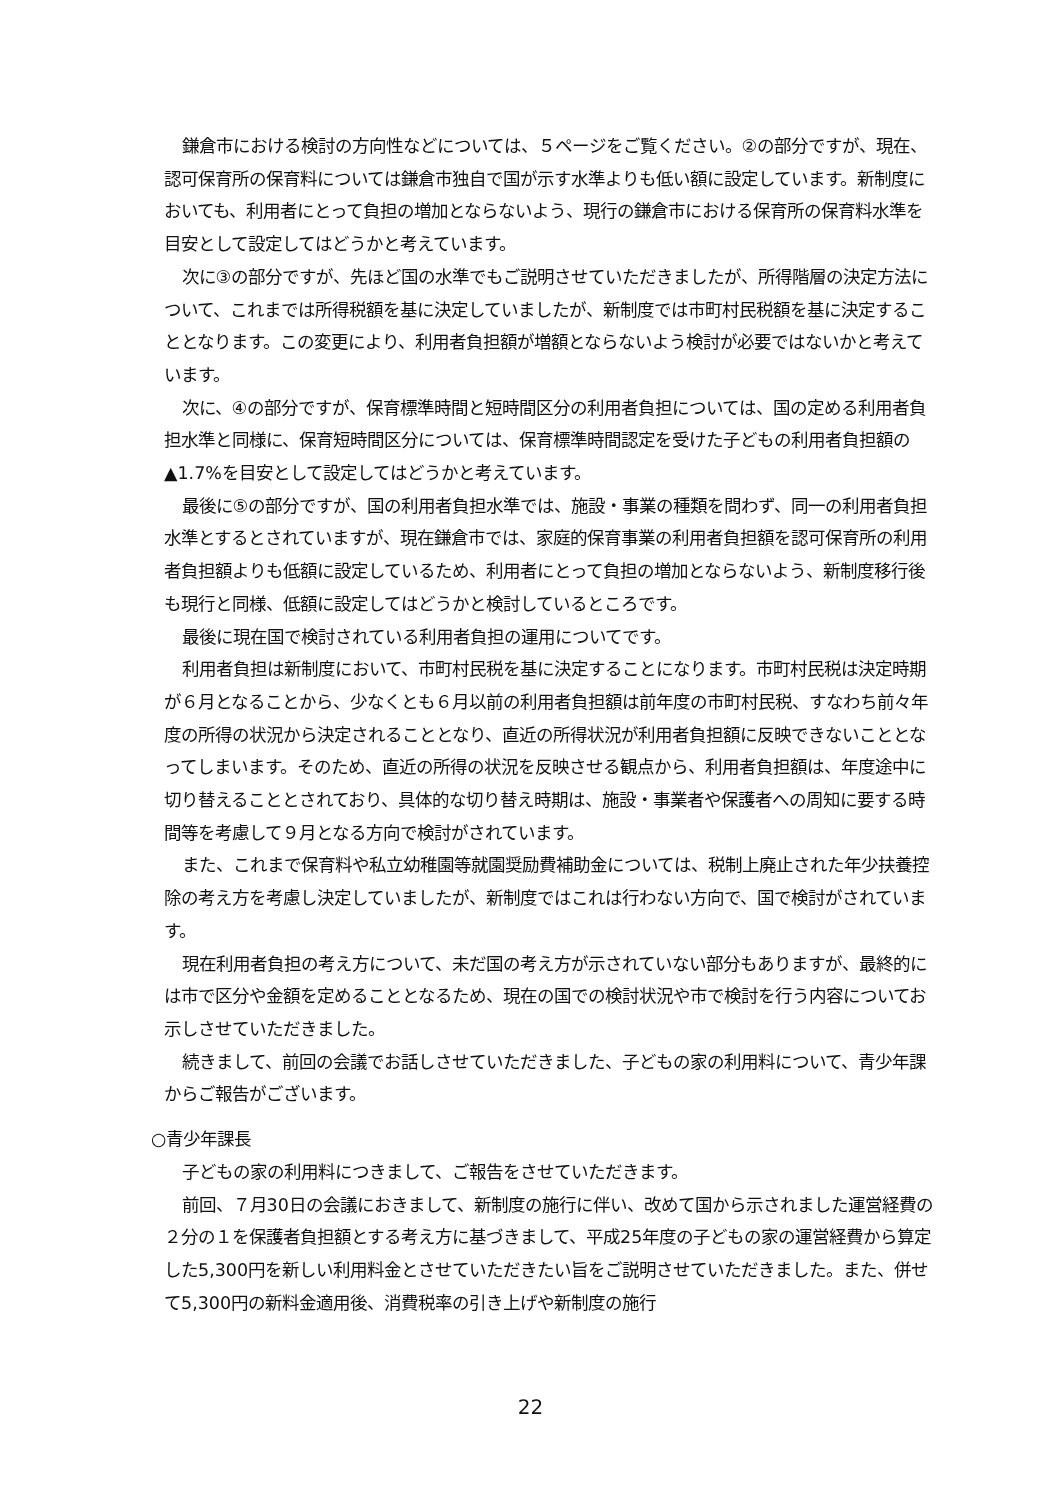鎌倉市における検討の方向性などについては、５ページをご覧ください。②の部分ですが、現在、認可保育所の保育料については鎌倉市独自で国が示す水準よりも低い額に設定しています。新制度においても、利用者にとって負担の増加とならないよう、現行の鎌倉市における保育所の保育料水準を目安として設定してはどうかと考えています。
次に③の部分ですが、先ほど国の水準でもご説明させていただきましたが、所得階層の決定方法について、これまでは所得税額を基に決定していましたが、新制度では市町村民税額を基に決定することとなります。この変更により、利用者負担額が増額とならないよう検討が必要ではないかと考えています。
次に、④の部分ですが、保育標準時間と短時間区分の利用者負担については、国の定める利用者負担水準と同様に、保育短時間区分については、保育標準時間認定を受けた子どもの利用者負担額の▲1.7%を目安として設定してはどうかと考えています。
最後に⑤の部分ですが、国の利用者負担水準では、施設・事業の種類を問わず、同一の利用者負担水準とするとされていますが、現在鎌倉市では、家庭的保育事業の利用者負担額を認可保育所の利用者負担額よりも低額に設定しているため、利用者にとって負担の増加とならないよう、新制度移行後も現行と同様、低額に設定してはどうかと検討しているところです。
最後に現在国で検討されている利用者負担の運用についてです。
利用者負担は新制度において、市町村民税を基に決定することになります。市町村民税は決定時期が６月となることから、少なくとも６月以前の利用者負担額は前年度の市町村民税、すなわち前々年度の所得の状況から決定されることとなり、直近の所得状況が利用者負担額に反映できないこととなってしまいます。そのため、直近の所得の状況を反映させる観点から、利用者負担額は、年度途中に切り替えることとされており、具体的な切り替え時期は、施設・事業者や保護者への周知に要する時間等を考慮して９月となる方向で検討がされています。
また、これまで保育料や私立幼稚園等就園奨励費補助金については、税制上廃止された年少扶養控除の考え方を考慮し決定していましたが、新制度ではこれは行わない方向で、国で検討がされています。
現在利用者負担の考え方について、未だ国の考え方が示されていない部分もありますが、最終的には市で区分や金額を定めることとなるため、現在の国での検討状況や市で検討を行う内容についてお示しさせていただきました。
続きまして、前回の会議でお話しさせていただきました、子どもの家の利用料について、青少年課からご報告がございます。
○青少年課長
子どもの家の利用料につきまして、ご報告をさせていただきます。
前回、７月30日の会議におきまして、新制度の施行に伴い、改めて国から示されました運営経費の２分の１を保護者負担額とする考え方に基づきまして、平成25年度の子どもの家の運営経費から算定した5,300円を新しい利用料金とさせていただきたい旨をご説明させていただきました。また、併せて5,300円の新料金適用後、消費税率の引き上げや新制度の施行
22